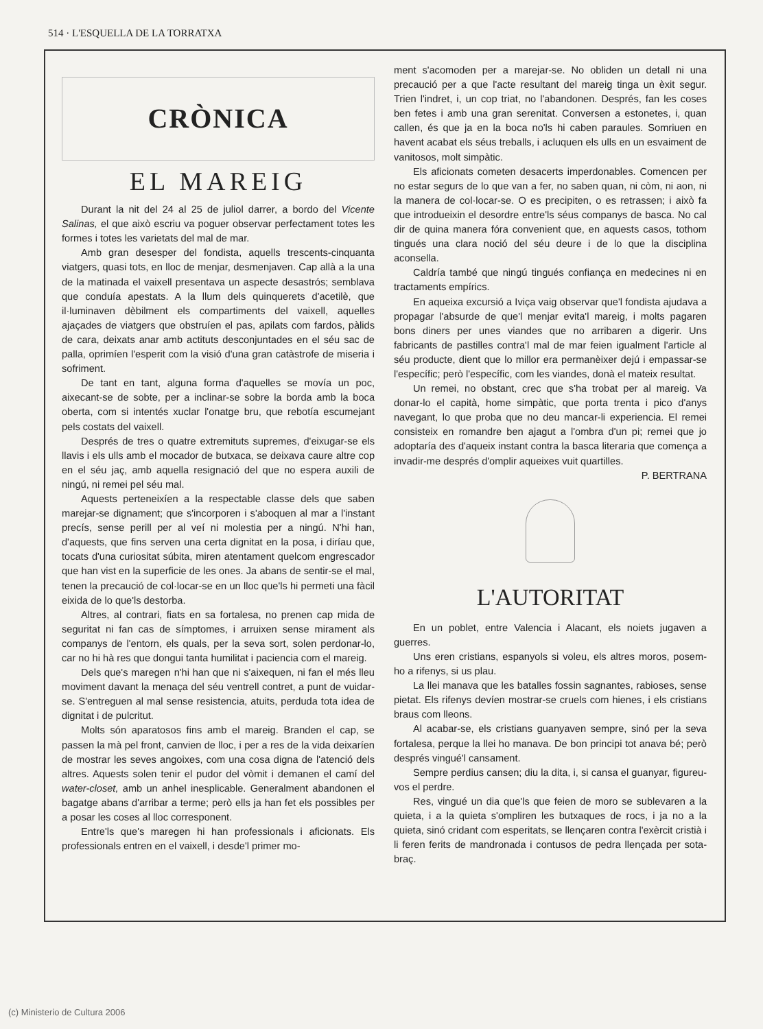514 · L'ESQUELLA DE LA TORRATXA
CRÒNICA
EL MAREIG
Durant la nit del 24 al 25 de juliol darrer, a bordo del Vicente Salinas, el que això escriu va poguer observar perfectament totes les formes i totes les varietats del mal de mar.
Amb gran desesper del fondista, aquells trescents-cinquanta viatgers, quasi tots, en lloc de menjar, desmenjaven. Cap allà a la una de la matinada el vaixell presentava un aspecte desastrós; semblava que conduía apestats. A la llum dels quinquerets d'acetilè, que il·luminaven dèbilment els compartiments del vaixell, aquelles ajaçades de viatgers que obstruíen el pas, apilats com fardos, pàlids de cara, deixats anar amb actituts desconjuntades en el séu sac de palla, oprimíen l'esperit com la visió d'una gran catàstrofe de miseria i sofriment.
De tant en tant, alguna forma d'aquelles se movía un poc, aixecant-se de sobte, per a inclinar-se sobre la borda amb la boca oberta, com si intentés xuclar l'onatge bru, que rebotía escumejant pels costats del vaixell.
Després de tres o quatre extremituts supremes, d'eixugar-se els llavis i els ulls amb el mocador de butxaca, se deixava caure altre cop en el séu jaç, amb aquella resignació del que no espera auxili de ningú, ni remei pel séu mal.
Aquests perteneixíen a la respectable classe dels que saben marejar-se dignament; que s'incorporen i s'aboquen al mar a l'instant precís, sense perill per al veí ni molestia per a ningú. N'hi han, d'aquests, que fins serven una certa dignitat en la posa, i diríau que, tocats d'una curiositat súbita, miren atentament quelcom engrescador que han vist en la superficie de les ones. Ja abans de sentir-se el mal, tenen la precaució de col·locar-se en un lloc que'ls hi permeti una fàcil eixida de lo que'ls destorba.
Altres, al contrari, fiats en sa fortalesa, no prenen cap mida de seguritat ni fan cas de símptomes, i arruixen sense mirament als companys de l'entorn, els quals, per la seva sort, solen perdonar-lo, car no hi hà res que dongui tanta humilitat i paciencia com el mareig.
Dels que's maregen n'hi han que ni s'aixequen, ni fan el més lleu moviment davant la menaça del séu ventrell contret, a punt de vuidar-se. S'entreguen al mal sense resistencia, atuits, perduda tota idea de dignitat i de pulcritut.
Molts són aparatosos fins amb el mareig. Branden el cap, se passen la mà pel front, canvien de lloc, i per a res de la vida deixaríen de mostrar les seves angoixes, com una cosa digna de l'atenció dels altres. Aquests solen tenir el pudor del vòmit i demanen el camí del water-closet, amb un anhel inesplicable. Generalment abandonen el bagatge abans d'arribar a terme; però ells ja han fet els possibles per a posar les coses al lloc corresponent.
Entre'ls que's maregen hi han professionals i aficionats. Els professionals entren en el vaixell, i desde'l primer mo-
ment s'acomoden per a marejar-se. No obliden un detall ni una precaució per a que l'acte resultant del mareig tinga un èxit segur. Trien l'indret, i, un cop triat, no l'abandonen. Després, fan les coses ben fetes i amb una gran serenitat. Conversen a estonetes, i, quan callen, és que ja en la boca no'ls hi caben paraules. Somriuen en havent acabat els séus treballs, i acluquen els ulls en un esvaiment de vanitosos, molt simpàtic.
Els aficionats cometen desacerts imperdonables. Comencen per no estar segurs de lo que van a fer, no saben quan, ni còm, ni aon, ni la manera de col·locar-se. O es precipiten, o es retrassen; i això fa que introdueixin el desordre entre'ls séus companys de basca. No cal dir de quina manera fóra convenient que, en aquests casos, tothom tingués una clara noció del séu deure i de lo que la disciplina aconsella.
Caldría també que ningú tingués confiança en medecines ni en tractaments empírics.
En aqueixa excursió a Iviça vaig observar que'l fondista ajudava a propagar l'absurde de que'l menjar evita'l mareig, i molts pagaren bons diners per unes viandes que no arribaren a digerir. Uns fabricants de pastilles contra'l mal de mar feien igualment l'article al séu producte, dient que lo millor era permanèixer dejú i empassar-se l'específic; però l'específic, com les viandes, donà el mateix resultat.
Un remei, no obstant, crec que s'ha trobat per al mareig. Va donar-lo el capità, home simpàtic, que porta trenta i pico d'anys navegant, lo que proba que no deu mancar-li experiencia. El remei consisteix en romandre ben ajagut a l'ombra d'un pi; remei que jo adoptaría des d'aqueix instant contra la basca literaria que comença a invadir-me després d'omplir aqueixes vuit quartilles.
P. BERTRANA
L'AUTORITAT
En un poblet, entre Valencia i Alacant, els noiets jugaven a guerres.
Uns eren cristians, espanyols si voleu, els altres moros, posem-ho a rifenys, si us plau.
La llei manava que les batalles fossin sagnantes, rabioses, sense pietat. Els rifenys devíen mostrar-se cruels com hienes, i els cristians braus com lleons.
Al acabar-se, els cristians guanyaven sempre, sinó per la seva fortalesa, perque la llei ho manava. De bon principi tot anava bé; però després vingué'l cansament.
Sempre perdius cansen; diu la dita, i, si cansa el guanyar, figureu-vos el perdre.
Res, vingué un dia que'ls que feien de moro se sublevaren a la quieta, i a la quieta s'ompliren les butxaques de rocs, i ja no a la quieta, sinó cridant com esperitats, se llençaren contra l'exèrcit cristià i li feren ferits de mandronada i contusos de pedra llençada per sota-braç.
(c) Ministerio de Cultura 2006